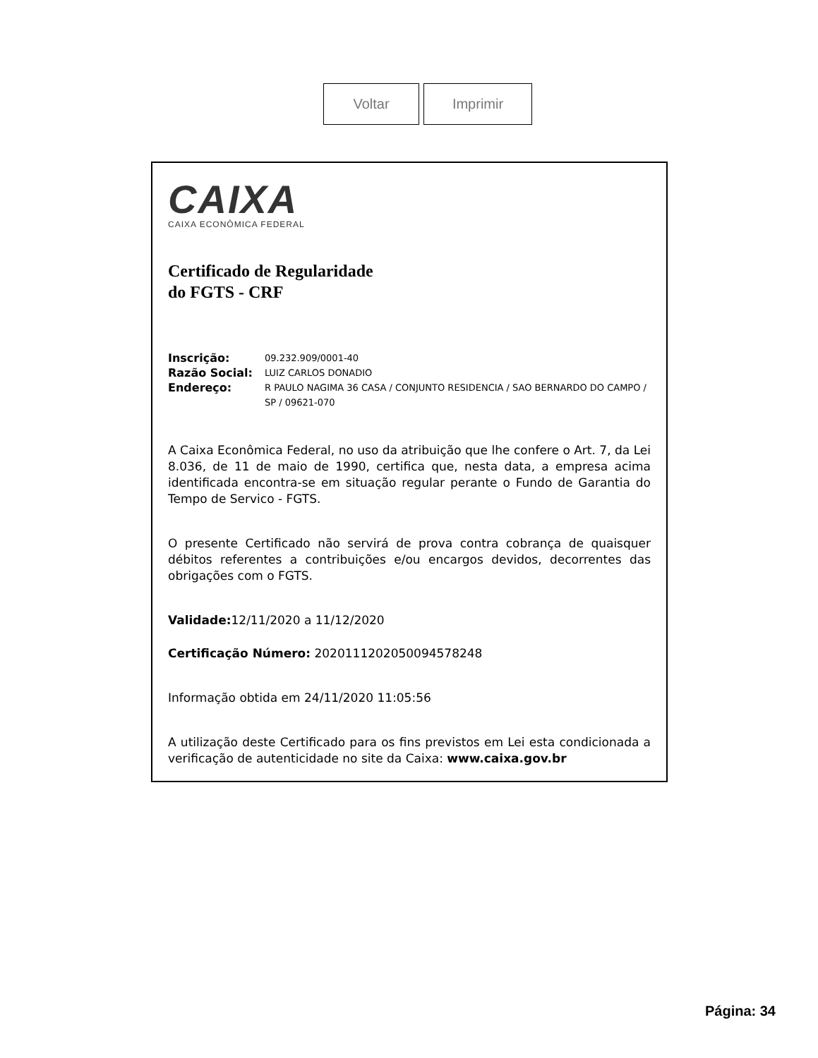Voltar Imprimir
CAIXA
CAIXA ECONÔMICA FEDERAL
Certificado de Regularidade
do FGTS - CRF
Inscrição: 09.232.909/0001-40
Razão Social: LUIZ CARLOS DONADIO
Endereço: R PAULO NAGIMA 36 CASA / CONJUNTO RESIDENCIA / SAO BERNARDO DO CAMPO / SP / 09621-070
A Caixa Econômica Federal, no uso da atribuição que lhe confere o Art. 7, da Lei 8.036, de 11 de maio de 1990, certifica que, nesta data, a empresa acima identificada encontra-se em situação regular perante o Fundo de Garantia do Tempo de Servico - FGTS.
O presente Certificado não servirá de prova contra cobrança de quaisquer débitos referentes a contribuições e/ou encargos devidos, decorrentes das obrigações com o FGTS.
Validade: 12/11/2020 a 11/12/2020
Certificação Número: 2020111202050094578248
Informação obtida em 24/11/2020 11:05:56
A utilização deste Certificado para os fins previstos em Lei esta condicionada a verificação de autenticidade no site da Caixa: www.caixa.gov.br
Página: 34